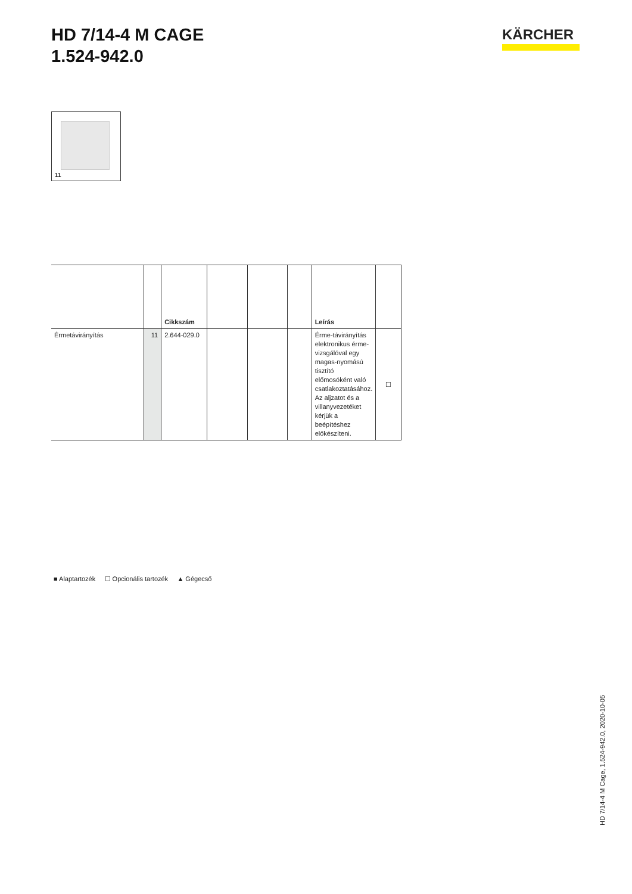HD 7/14-4 M CAGE
1.524-942.0
KÄRCHER
11
| | | Cikkszám | | | | Leírás | |
| --- | --- | --- | --- | --- | --- | --- | --- |
| Érmetávirányítás | 11 | 2.644-029.0 | | | | Érme-távirányítás elektronikus érme-vizsgálóval egy magas-nyomású tisztító előmosóként való csatlakoztatásához. Az aljzatot és a villanyvezetéket kérjük a beépítéshez előkészíteni. | ☐ |
■ Alaptartozék ☐ Opcionális tartozék ▲ Gégecső
HD 7/14-4 M Cage, 1.524-942.0, 2020-10-05